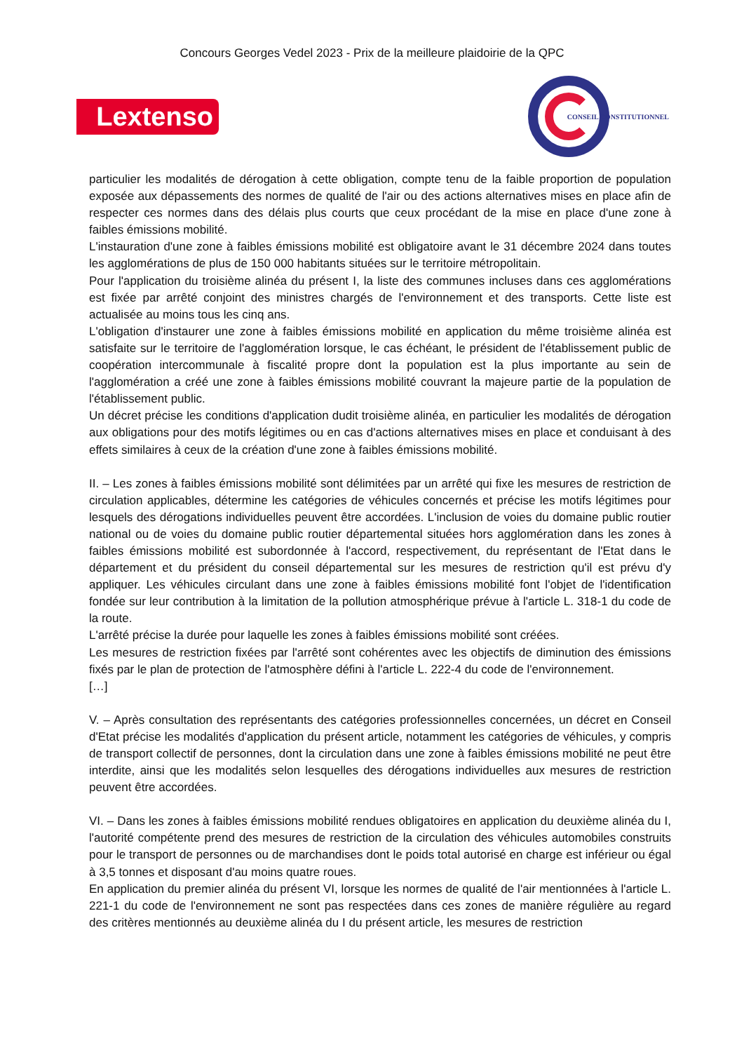Concours Georges Vedel 2023 - Prix de la meilleure plaidoirie de la QPC
Lextenso
CONSEIL CONSTITUTIONNEL
particulier les modalités de dérogation à cette obligation, compte tenu de la faible proportion de population exposée aux dépassements des normes de qualité de l'air ou des actions alternatives mises en place afin de respecter ces normes dans des délais plus courts que ceux procédant de la mise en place d'une zone à faibles émissions mobilité.
L'instauration d'une zone à faibles émissions mobilité est obligatoire avant le 31 décembre 2024 dans toutes les agglomérations de plus de 150 000 habitants situées sur le territoire métropolitain.
Pour l'application du troisième alinéa du présent I, la liste des communes incluses dans ces agglomérations est fixée par arrêté conjoint des ministres chargés de l'environnement et des transports. Cette liste est actualisée au moins tous les cinq ans.
L'obligation d'instaurer une zone à faibles émissions mobilité en application du même troisième alinéa est satisfaite sur le territoire de l'agglomération lorsque, le cas échéant, le président de l'établissement public de coopération intercommunale à fiscalité propre dont la population est la plus importante au sein de l'agglomération a créé une zone à faibles émissions mobilité couvrant la majeure partie de la population de l'établissement public.
Un décret précise les conditions d'application dudit troisième alinéa, en particulier les modalités de dérogation aux obligations pour des motifs légitimes ou en cas d'actions alternatives mises en place et conduisant à des effets similaires à ceux de la création d'une zone à faibles émissions mobilité.
II. – Les zones à faibles émissions mobilité sont délimitées par un arrêté qui fixe les mesures de restriction de circulation applicables, détermine les catégories de véhicules concernés et précise les motifs légitimes pour lesquels des dérogations individuelles peuvent être accordées. L'inclusion de voies du domaine public routier national ou de voies du domaine public routier départemental situées hors agglomération dans les zones à faibles émissions mobilité est subordonnée à l'accord, respectivement, du représentant de l'Etat dans le département et du président du conseil départemental sur les mesures de restriction qu'il est prévu d'y appliquer. Les véhicules circulant dans une zone à faibles émissions mobilité font l'objet de l'identification fondée sur leur contribution à la limitation de la pollution atmosphérique prévue à l'article L. 318-1 du code de la route.
L'arrêté précise la durée pour laquelle les zones à faibles émissions mobilité sont créées.
Les mesures de restriction fixées par l'arrêté sont cohérentes avec les objectifs de diminution des émissions fixés par le plan de protection de l'atmosphère défini à l'article L. 222-4 du code de l'environnement.
[…]
V. – Après consultation des représentants des catégories professionnelles concernées, un décret en Conseil d'Etat précise les modalités d'application du présent article, notamment les catégories de véhicules, y compris de transport collectif de personnes, dont la circulation dans une zone à faibles émissions mobilité ne peut être interdite, ainsi que les modalités selon lesquelles des dérogations individuelles aux mesures de restriction peuvent être accordées.
VI. – Dans les zones à faibles émissions mobilité rendues obligatoires en application du deuxième alinéa du I, l'autorité compétente prend des mesures de restriction de la circulation des véhicules automobiles construits pour le transport de personnes ou de marchandises dont le poids total autorisé en charge est inférieur ou égal à 3,5 tonnes et disposant d'au moins quatre roues.
En application du premier alinéa du présent VI, lorsque les normes de qualité de l'air mentionnées à l'article L. 221-1 du code de l'environnement ne sont pas respectées dans ces zones de manière régulière au regard des critères mentionnés au deuxième alinéa du I du présent article, les mesures de restriction